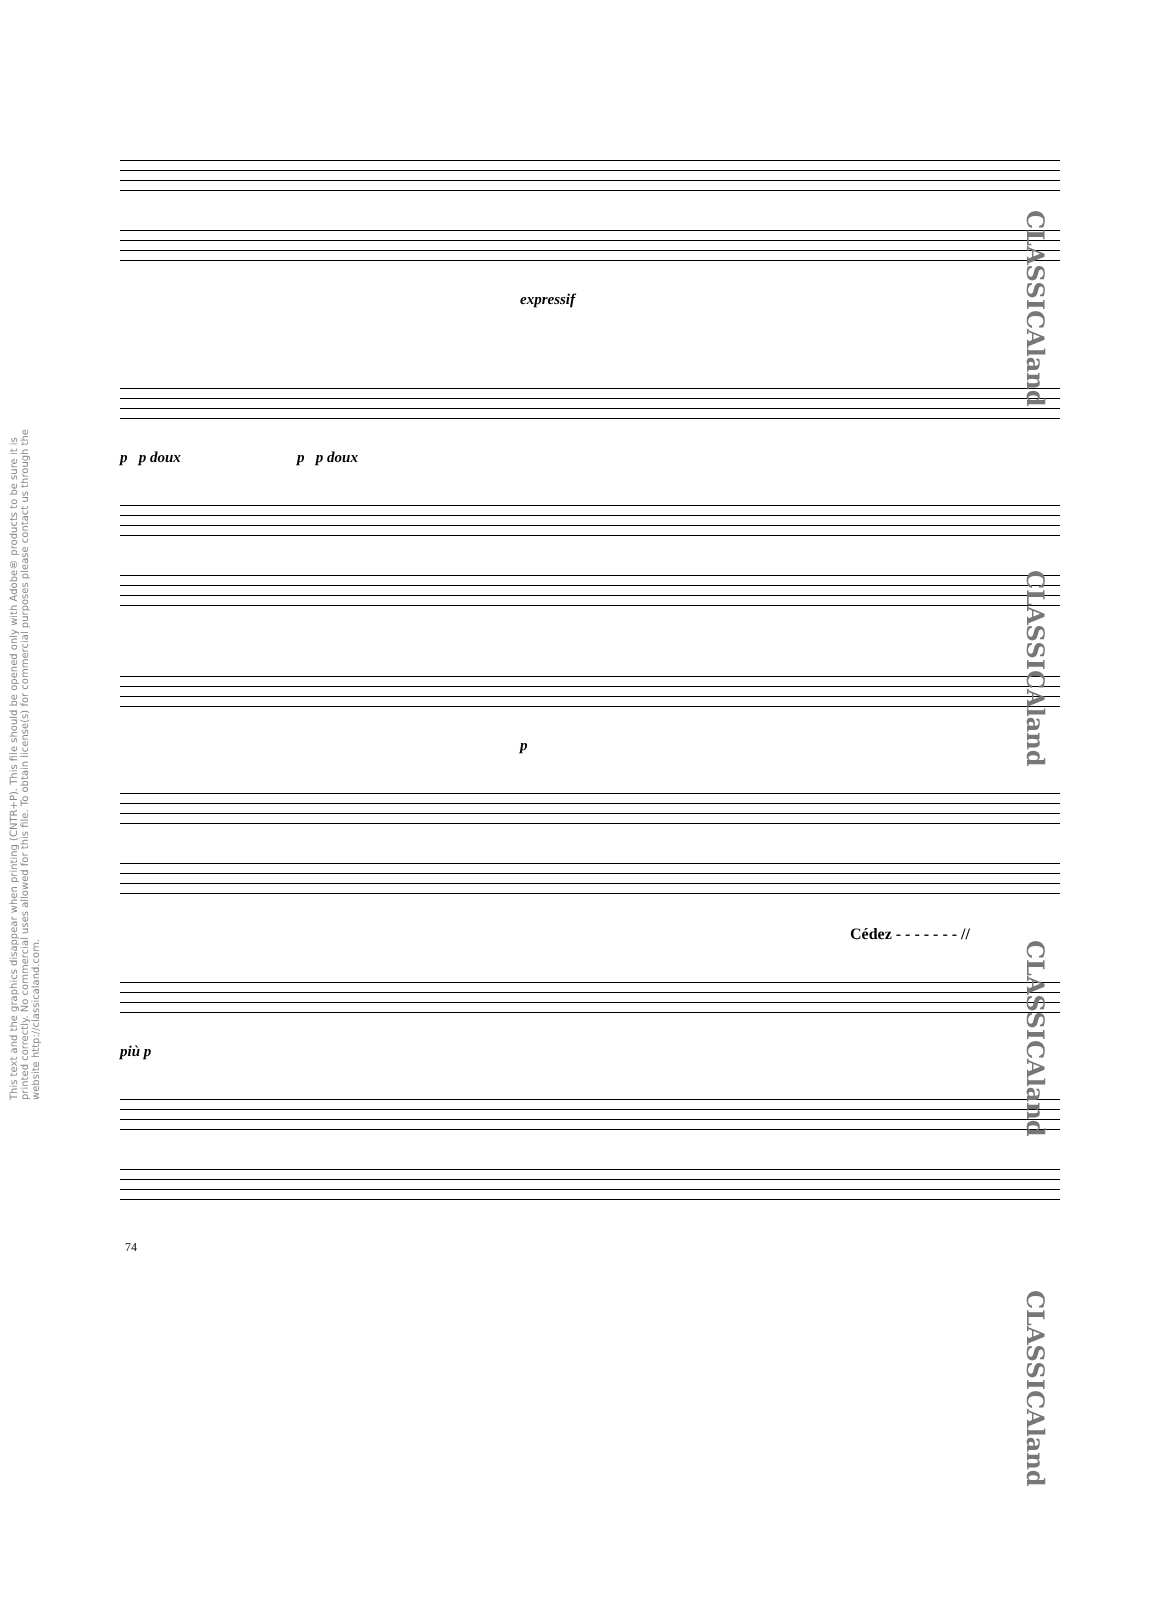This text and the graphics disappear when printing (CNTR+P). This file should be opened only with Adobe® products to be sure it is printed correctly. No commercial uses allowed for this file. To obtain license(s) for commercial purposes please contact us through the website http://classicaland.com.
CLASSICAland
CLASSICAland
CLASSICAland
CLASSICAland
expressif
p p doux p p doux
p
Cédez - - - - - - - //
più p
74